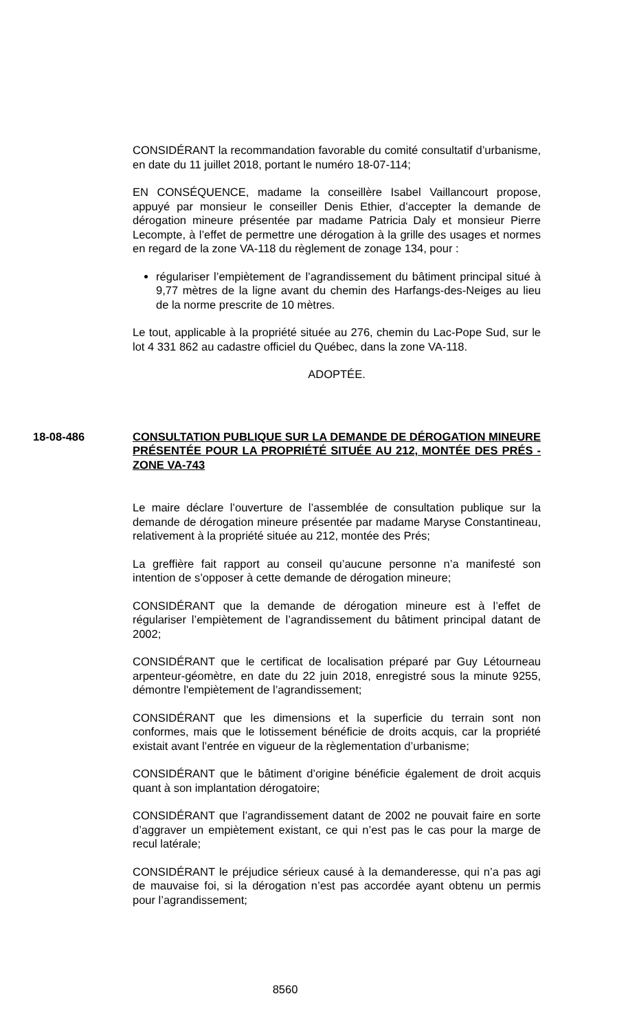CONSIDÉRANT la recommandation favorable du comité consultatif d’urbanisme, en date du 11 juillet 2018, portant le numéro 18-07-114;
EN CONSÉQUENCE, madame la conseillère Isabel Vaillancourt propose, appuyé par monsieur le conseiller Denis Ethier, d’accepter la demande de dérogation mineure présentée par madame Patricia Daly et monsieur Pierre Lecompte, à l’effet de permettre une dérogation à la grille des usages et normes en regard de la zone VA-118 du règlement de zonage 134, pour :
régulariser l’empiètement de l’agrandissement du bâtiment principal situé à 9,77 mètres de la ligne avant du chemin des Harfangs-des-Neiges au lieu de la norme prescrite de 10 mètres.
Le tout, applicable à la propriété située au 276, chemin du Lac-Pope Sud, sur le lot 4 331 862 au cadastre officiel du Québec, dans la zone VA-118.
ADOPTÉE.
18-08-486
CONSULTATION PUBLIQUE SUR LA DEMANDE DE DÉROGATION MINEURE PRÉSENTÉE POUR LA PROPRIÉTÉ SITUÉE AU 212, MONTÉE DES PRÉS - ZONE VA-743
Le maire déclare l’ouverture de l’assemblée de consultation publique sur la demande de dérogation mineure présentée par madame Maryse Constantineau, relativement à la propriété située au 212, montée des Prés;
La greffière fait rapport au conseil qu’aucune personne n’a manifesté son intention de s’opposer à cette demande de dérogation mineure;
CONSIDÉRANT que la demande de dérogation mineure est à l’effet de régulariser l’empiètement de l’agrandissement du bâtiment principal datant de 2002;
CONSIDÉRANT que le certificat de localisation préparé par Guy Létourneau arpenteur-géomètre, en date du 22 juin 2018, enregistré sous la minute 9255, démontre l'empiètement de l’agrandissement;
CONSIDÉRANT que les dimensions et la superficie du terrain sont non conformes, mais que le lotissement bénéficie de droits acquis, car la propriété existait avant l’entrée en vigueur de la règlementation d’urbanisme;
CONSIDÉRANT que le bâtiment d’origine bénéficie également de droit acquis quant à son implantation dérogatoire;
CONSIDÉRANT que l’agrandissement datant de 2002 ne pouvait faire en sorte d’aggraver un empiètement existant, ce qui n’est pas le cas pour la marge de recul latérale;
CONSIDÉRANT le préjudice sérieux causé à la demanderesse, qui n’a pas agi de mauvaise foi, si la dérogation n’est pas accordée ayant obtenu un permis pour l’agrandissement;
8560